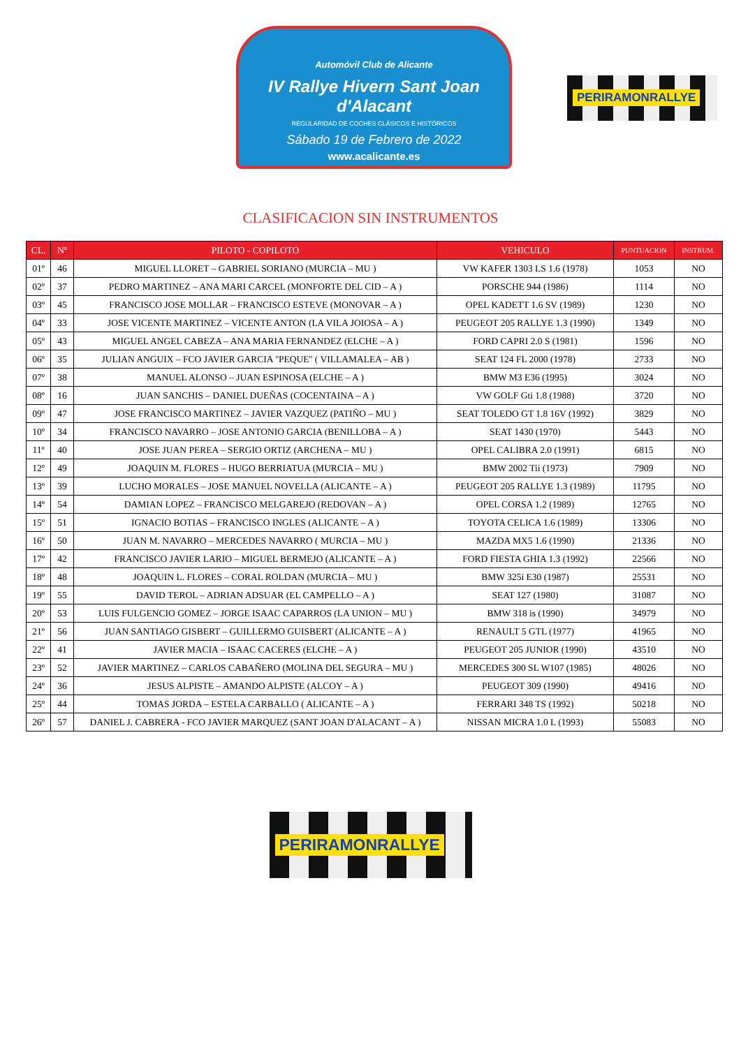Automóvil Club de Alicante
IV Rallye Hivern Sant Joan d'Alacant
REGULARIDAD DE COCHES CLÁSICOS E HISTÓRICOS
Sábado 19 de Febrero de 2022
www.acalicante.es
PERIRAMONRALLYE
CLASIFICACION SIN INSTRUMENTOS
| CL. | Nº | PILOTO - COPILOTO | VEHICULO | PUNTUACION | INSTRUM. |
| --- | --- | --- | --- | --- | --- |
| 01º | 46 | MIGUEL LLORET – GABRIEL SORIANO (MURCIA – MU ) | VW KAFER 1303 LS 1.6 (1978) | 1053 | NO |
| 02º | 37 | PEDRO MARTINEZ – ANA MARI CARCEL (MONFORTE DEL CID – A ) | PORSCHE 944 (1986) | 1114 | NO |
| 03º | 45 | FRANCISCO JOSE MOLLAR – FRANCISCO ESTEVE (MONOVAR – A ) | OPEL KADETT 1.6 SV (1989) | 1230 | NO |
| 04º | 33 | JOSE VICENTE MARTINEZ – VICENTE ANTON (LA VILA JOIOSA – A ) | PEUGEOT 205 RALLYE 1.3 (1990) | 1349 | NO |
| 05º | 43 | MIGUEL ANGEL CABEZA – ANA MARIA FERNANDEZ (ELCHE – A ) | FORD CAPRI 2.0 S (1981) | 1596 | NO |
| 06º | 35 | JULIAN ANGUIX – FCO JAVIER GARCIA ''PEQUE'' ( VILLAMALEA – AB ) | SEAT 124 FL 2000 (1978) | 2733 | NO |
| 07º | 38 | MANUEL ALONSO – JUAN ESPINOSA (ELCHE – A ) | BMW M3 E36 (1995) | 3024 | NO |
| 08º | 16 | JUAN SANCHIS – DANIEL DUEÑAS (COCENTAINA – A ) | VW GOLF Gti 1.8 (1988) | 3720 | NO |
| 09º | 47 | JOSE FRANCISCO MARTINEZ – JAVIER VAZQUEZ (PATIÑO – MU ) | SEAT TOLEDO GT 1.8 16V (1992) | 3829 | NO |
| 10º | 34 | FRANCISCO NAVARRO – JOSE ANTONIO GARCIA (BENILLOBA – A ) | SEAT 1430 (1970) | 5443 | NO |
| 11º | 40 | JOSE JUAN PEREA – SERGIO ORTIZ (ARCHENA – MU ) | OPEL CALIBRA 2.0 (1991) | 6815 | NO |
| 12º | 49 | JOAQUIN M. FLORES – HUGO BERRIATUA (MURCIA – MU ) | BMW 2002 Tii (1973) | 7909 | NO |
| 13º | 39 | LUCHO MORALES – JOSE MANUEL NOVELLA (ALICANTE – A ) | PEUGEOT 205 RALLYE 1.3 (1989) | 11795 | NO |
| 14º | 54 | DAMIAN LOPEZ – FRANCISCO MELGAREJO (REDOVAN – A ) | OPEL CORSA 1.2 (1989) | 12765 | NO |
| 15º | 51 | IGNACIO BOTIAS – FRANCISCO INGLES (ALICANTE – A ) | TOYOTA CELICA 1.6 (1989) | 13306 | NO |
| 16º | 50 | JUAN M. NAVARRO – MERCEDES NAVARRO ( MURCIA – MU ) | MAZDA MX5 1.6 (1990) | 21336 | NO |
| 17º | 42 | FRANCISCO JAVIER LARIO – MIGUEL BERMEJO (ALICANTE – A ) | FORD FIESTA GHIA 1.3 (1992) | 22566 | NO |
| 18º | 48 | JOAQUIN L. FLORES – CORAL ROLDAN (MURCIA – MU ) | BMW 325i E30 (1987) | 25531 | NO |
| 19º | 55 | DAVID TEROL – ADRIAN ADSUAR (EL CAMPELLO – A ) | SEAT 127 (1980) | 31087 | NO |
| 20º | 53 | LUIS FULGENCIO GOMEZ – JORGE ISAAC CAPARROS (LA UNION – MU ) | BMW 318 is (1990) | 34979 | NO |
| 21º | 56 | JUAN SANTIAGO GISBERT – GUILLERMO GUISBERT (ALICANTE – A ) | RENAULT 5 GTL (1977) | 41965 | NO |
| 22º | 41 | JAVIER MACIA – ISAAC CACERES (ELCHE – A ) | PEUGEOT 205 JUNIOR (1990) | 43510 | NO |
| 23º | 52 | JAVIER MARTINEZ – CARLOS CABAÑERO (MOLINA DEL SEGURA – MU ) | MERCEDES 300 SL W107 (1985) | 48026 | NO |
| 24º | 36 | JESUS ALPISTE – AMANDO ALPISTE (ALCOY – A ) | PEUGEOT 309 (1990) | 49416 | NO |
| 25º | 44 | TOMAS JORDA – ESTELA CARBALLO ( ALICANTE – A ) | FERRARI 348 TS (1992) | 50218 | NO |
| 26º | 57 | DANIEL J. CABRERA - FCO JAVIER MARQUEZ (SANT JOAN D'ALACANT – A ) | NISSAN MICRA 1.0 L (1993) | 55083 | NO |
PERIRAMONRALLYE